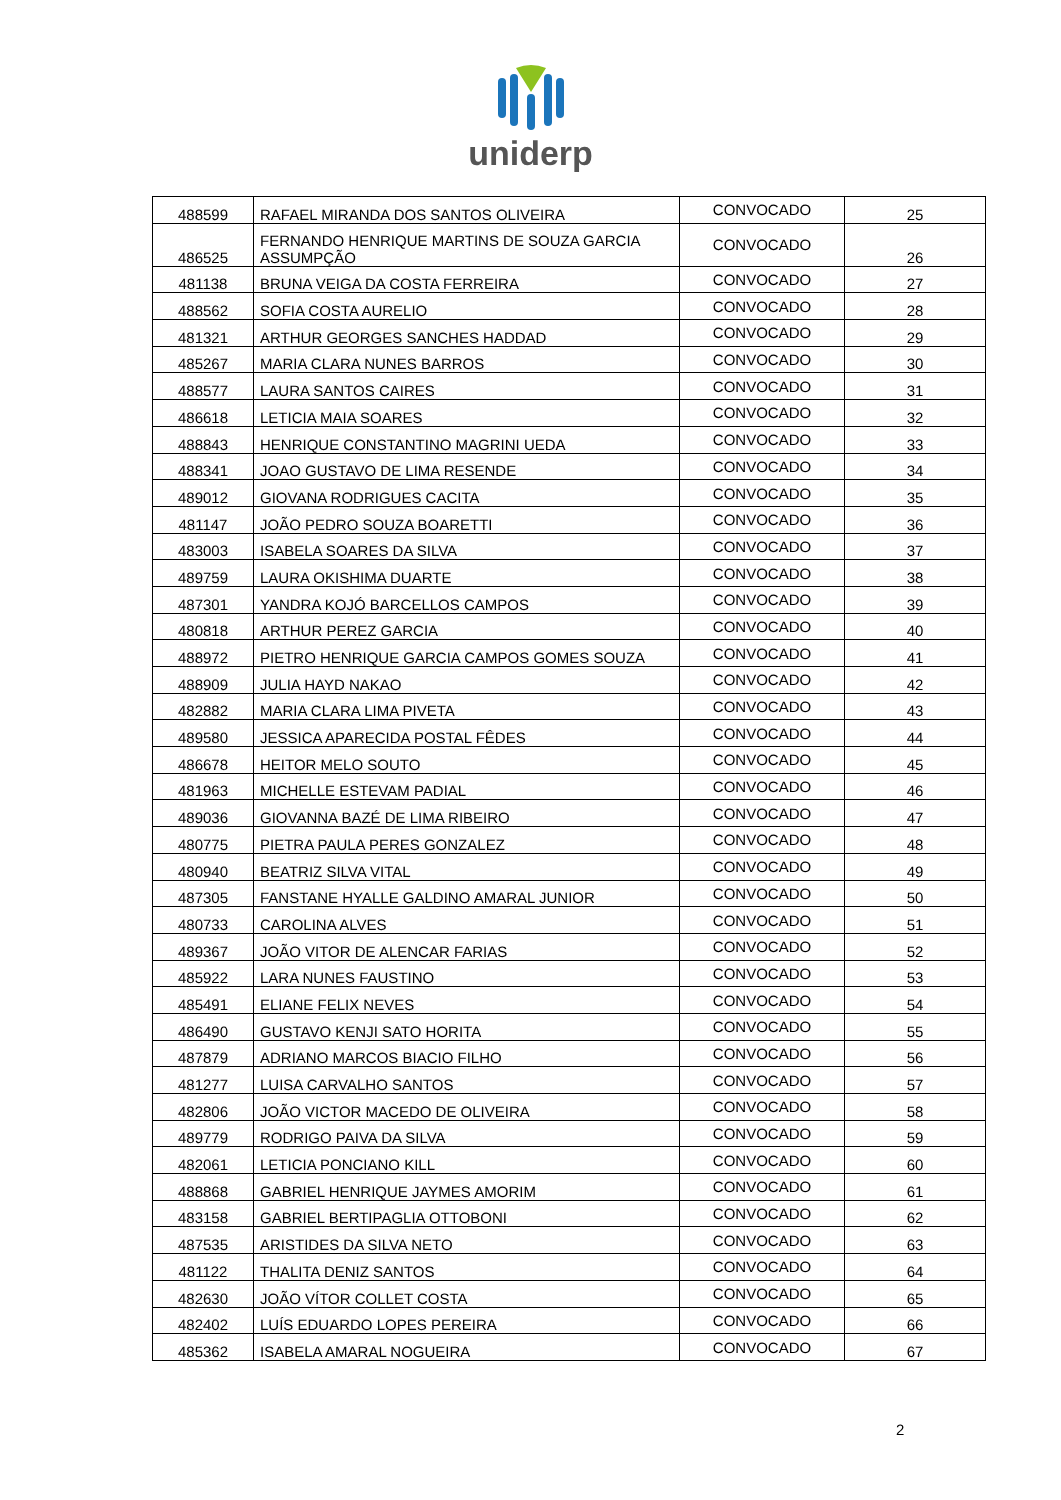uniderp
| 488599 | RAFAEL MIRANDA DOS SANTOS OLIVEIRA | CONVOCADO | 25 |
| 486525 | FERNANDO HENRIQUE MARTINS DE SOUZA GARCIA ASSUMPÇÃO | CONVOCADO | 26 |
| 481138 | BRUNA VEIGA DA COSTA FERREIRA | CONVOCADO | 27 |
| 488562 | SOFIA COSTA AURELIO | CONVOCADO | 28 |
| 481321 | ARTHUR GEORGES SANCHES HADDAD | CONVOCADO | 29 |
| 485267 | MARIA CLARA NUNES BARROS | CONVOCADO | 30 |
| 488577 | LAURA SANTOS CAIRES | CONVOCADO | 31 |
| 486618 | LETICIA MAIA SOARES | CONVOCADO | 32 |
| 488843 | HENRIQUE CONSTANTINO MAGRINI UEDA | CONVOCADO | 33 |
| 488341 | JOAO GUSTAVO DE LIMA RESENDE | CONVOCADO | 34 |
| 489012 | GIOVANA RODRIGUES CACITA | CONVOCADO | 35 |
| 481147 | JOÃO PEDRO SOUZA BOARETTI | CONVOCADO | 36 |
| 483003 | ISABELA SOARES DA SILVA | CONVOCADO | 37 |
| 489759 | LAURA OKISHIMA DUARTE | CONVOCADO | 38 |
| 487301 | YANDRA KOJÓ BARCELLOS CAMPOS | CONVOCADO | 39 |
| 480818 | ARTHUR PEREZ GARCIA | CONVOCADO | 40 |
| 488972 | PIETRO HENRIQUE GARCIA CAMPOS GOMES SOUZA | CONVOCADO | 41 |
| 488909 | JULIA HAYD NAKAO | CONVOCADO | 42 |
| 482882 | MARIA CLARA LIMA PIVETA | CONVOCADO | 43 |
| 489580 | JESSICA APARECIDA POSTAL FÊDES | CONVOCADO | 44 |
| 486678 | HEITOR MELO SOUTO | CONVOCADO | 45 |
| 481963 | MICHELLE ESTEVAM PADIAL | CONVOCADO | 46 |
| 489036 | GIOVANNA BAZÉ DE LIMA RIBEIRO | CONVOCADO | 47 |
| 480775 | PIETRA PAULA PERES GONZALEZ | CONVOCADO | 48 |
| 480940 | BEATRIZ SILVA VITAL | CONVOCADO | 49 |
| 487305 | FANSTANE HYALLE GALDINO AMARAL JUNIOR | CONVOCADO | 50 |
| 480733 | CAROLINA ALVES | CONVOCADO | 51 |
| 489367 | JOÃO VITOR DE ALENCAR FARIAS | CONVOCADO | 52 |
| 485922 | LARA NUNES FAUSTINO | CONVOCADO | 53 |
| 485491 | ELIANE FELIX NEVES | CONVOCADO | 54 |
| 486490 | GUSTAVO KENJI SATO HORITA | CONVOCADO | 55 |
| 487879 | ADRIANO MARCOS BIACIO FILHO | CONVOCADO | 56 |
| 481277 | LUISA CARVALHO SANTOS | CONVOCADO | 57 |
| 482806 | JOÃO VICTOR MACEDO DE OLIVEIRA | CONVOCADO | 58 |
| 489779 | RODRIGO PAIVA DA SILVA | CONVOCADO | 59 |
| 482061 | LETICIA PONCIANO KILL | CONVOCADO | 60 |
| 488868 | GABRIEL HENRIQUE JAYMES AMORIM | CONVOCADO | 61 |
| 483158 | GABRIEL BERTIPAGLIA OTTOBONI | CONVOCADO | 62 |
| 487535 | ARISTIDES DA SILVA NETO | CONVOCADO | 63 |
| 481122 | THALITA DENIZ SANTOS | CONVOCADO | 64 |
| 482630 | JOÃO VÍTOR COLLET COSTA | CONVOCADO | 65 |
| 482402 | LUÍS EDUARDO LOPES PEREIRA | CONVOCADO | 66 |
| 485362 | ISABELA AMARAL NOGUEIRA | CONVOCADO | 67 |
2